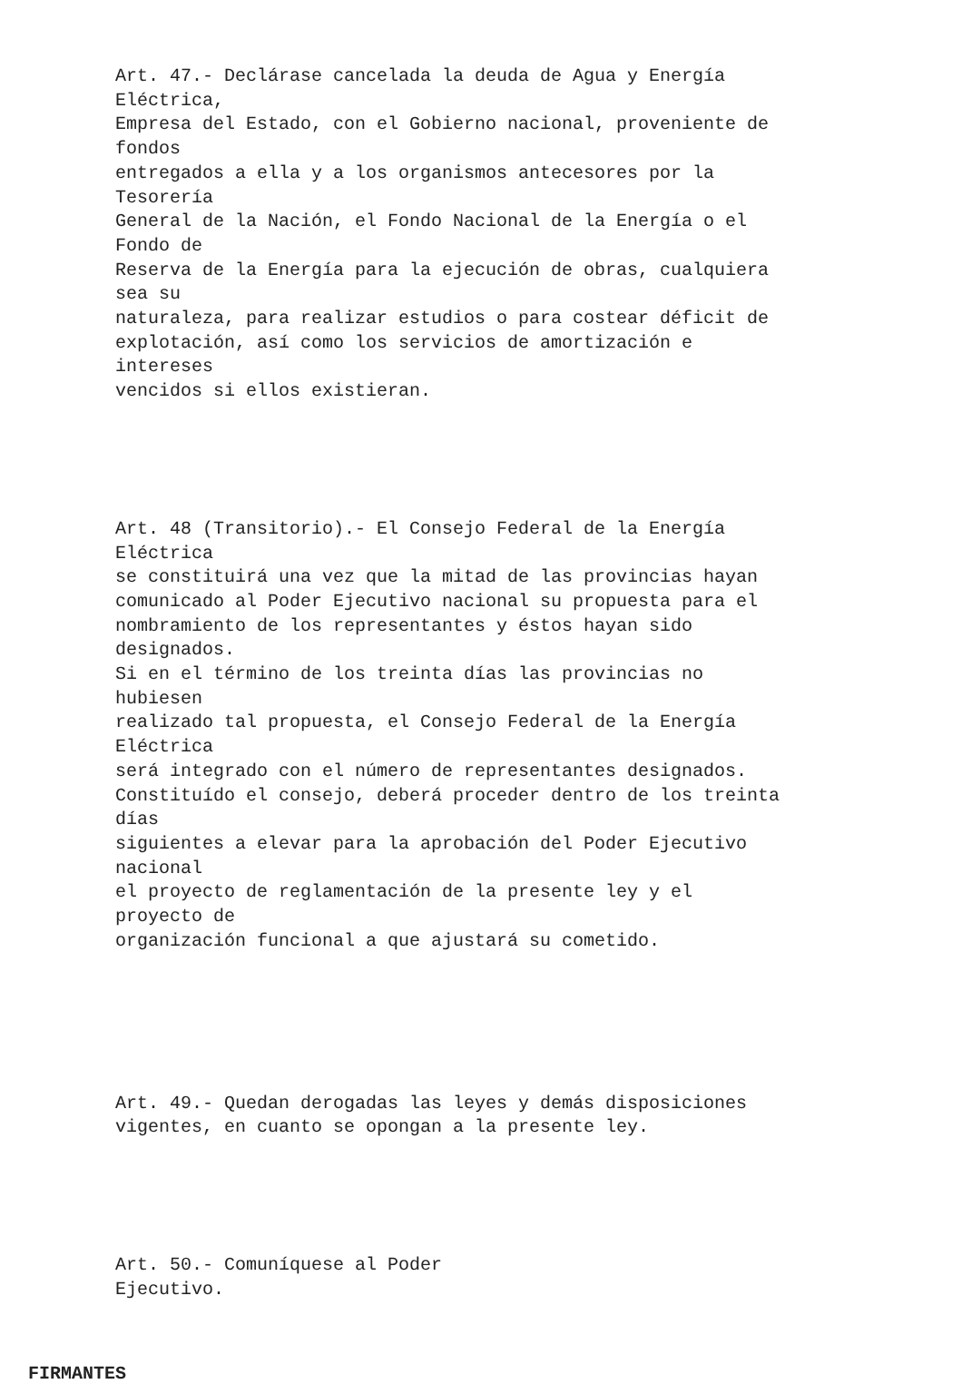Art. 47.- Declárase cancelada la deuda de Agua y Energía Eléctrica, Empresa del Estado, con el Gobierno nacional, proveniente de fondos entregados a ella y a los organismos antecesores por la Tesorería General de la Nación, el Fondo Nacional de la Energía o el Fondo de Reserva de la Energía para la ejecución de obras, cualquiera sea su naturaleza, para realizar estudios o para costear déficit de explotación, así como los servicios de amortización e intereses vencidos si ellos existieran.
Art. 48 (Transitorio).- El Consejo Federal de la Energía Eléctrica se constituirá una vez que la mitad de las provincias hayan comunicado al Poder Ejecutivo nacional su propuesta para el nombramiento de los representantes y éstos hayan sido designados. Si en el término de los treinta días las provincias no hubiesen realizado tal propuesta, el Consejo Federal de la Energía Eléctrica será integrado con el número de representantes designados. Constituído el consejo, deberá proceder dentro de los treinta días siguientes a elevar para la aprobación del Poder Ejecutivo nacional el proyecto de reglamentación de la presente ley y el proyecto de organización funcional a que ajustará su cometido.
Art. 49.- Quedan derogadas las leyes y demás disposiciones vigentes, en cuanto se opongan a la presente ley.
Art. 50.- Comuníquese al Poder Ejecutivo.
FIRMANTES